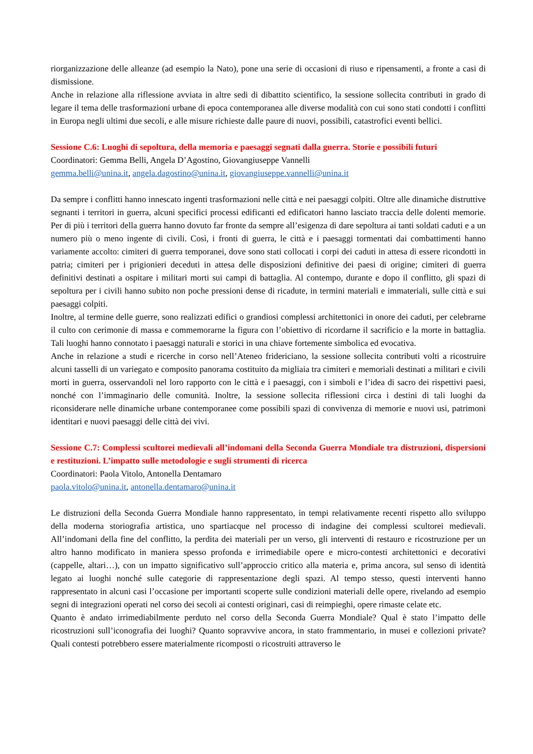riorganizzazione delle alleanze (ad esempio la Nato), pone una serie di occasioni di riuso e ripensamenti, a fronte a casi di dismissione.
Anche in relazione alla riflessione avviata in altre sedi di dibattito scientifico, la sessione sollecita contributi in grado di legare il tema delle trasformazioni urbane di epoca contemporanea alle diverse modalità con cui sono stati condotti i conflitti in Europa negli ultimi due secoli, e alle misure richieste dalle paure di nuovi, possibili, catastrofici eventi bellici.
Sessione C.6: Luoghi di sepoltura, della memoria e paesaggi segnati dalla guerra. Storie e possibili futuri
Coordinatori: Gemma Belli, Angela D’Agostino, Giovangiuseppe Vannelli
gemma.belli@unina.it, angela.dagostino@unina.it, giovangiuseppe.vannelli@unina.it
Da sempre i conflitti hanno innescato ingenti trasformazioni nelle città e nei paesaggi colpiti. Oltre alle dinamiche distruttive segnanti i territori in guerra, alcuni specifici processi edificanti ed edificatori hanno lasciato traccia delle dolenti memorie. Per di più i territori della guerra hanno dovuto far fronte da sempre all’esigenza di dare sepoltura ai tanti soldati caduti e a un numero più o meno ingente di civili. Così, i fronti di guerra, le città e i paesaggi tormentati dai combattimenti hanno variamente accolto: cimiteri di guerra temporanei, dove sono stati collocati i corpi dei caduti in attesa di essere ricondotti in patria; cimiteri per i prigionieri deceduti in attesa delle disposizioni definitive dei paesi di origine; cimiteri di guerra definitivi destinati a ospitare i militari morti sui campi di battaglia. Al contempo, durante e dopo il conflitto, gli spazi di sepoltura per i civili hanno subito non poche pressioni dense di ricadute, in termini materiali e immateriali, sulle città e sui paesaggi colpiti.
Inoltre, al termine delle guerre, sono realizzati edifici o grandiosi complessi architettonici in onore dei caduti, per celebrarne il culto con cerimonie di massa e commemorarne la figura con l’obiettivo di ricordarne il sacrificio e la morte in battaglia. Tali luoghi hanno connotato i paesaggi naturali e storici in una chiave fortemente simbolica ed evocativa.
Anche in relazione a studi e ricerche in corso nell’Ateneo fridericiano, la sessione sollecita contributi volti a ricostruire alcuni tasselli di un variegato e composito panorama costituito da migliaia tra cimiteri e memoriali destinati a militari e civili morti in guerra, osservandoli nel loro rapporto con le città e i paesaggi, con i simboli e l’idea di sacro dei rispettivi paesi, nonché con l’immaginario delle comunità. Inoltre, la sessione sollecita riflessioni circa i destini di tali luoghi da riconsiderare nelle dinamiche urbane contemporanee come possibili spazi di convivenza di memorie e nuovi usi, patrimoni identitari e nuovi paesaggi delle città dei vivi.
Sessione C.7: Complessi scultorei medievali all’indomani della Seconda Guerra Mondiale tra distruzioni, dispersioni e restituzioni. L’impatto sulle metodologie e sugli strumenti di ricerca
Coordinatori: Paola Vitolo, Antonella Dentamaro
paola.vitolo@unina.it, antonella.dentamaro@unina.it
Le distruzioni della Seconda Guerra Mondiale hanno rappresentato, in tempi relativamente recenti rispetto allo sviluppo della moderna storiografia artistica, uno spartiacque nel processo di indagine dei complessi scultorei medievali. All’indomani della fine del conflitto, la perdita dei materiali per un verso, gli interventi di restauro e ricostruzione per un altro hanno modificato in maniera spesso profonda e irrimediabile opere e micro-contesti architettonici e decorativi (cappelle, altari…), con un impatto significativo sull’approccio critico alla materia e, prima ancora, sul senso di identità legato ai luoghi nonché sulle categorie di rappresentazione degli spazi. Al tempo stesso, questi interventi hanno rappresentato in alcuni casi l’occasione per importanti scoperte sulle condizioni materiali delle opere, rivelando ad esempio segni di integrazioni operati nel corso dei secoli ai contesti originari, casi di reimpieghi, opere rimaste celate etc.
Quanto è andato irrimediabilmente perduto nel corso della Seconda Guerra Mondiale? Qual è stato l’impatto delle ricostruzioni sull’iconografia dei luoghi? Quanto sopravvive ancora, in stato frammentario, in musei e collezioni private? Quali contesti potrebbero essere materialmente ricomposti o ricostruiti attraverso le